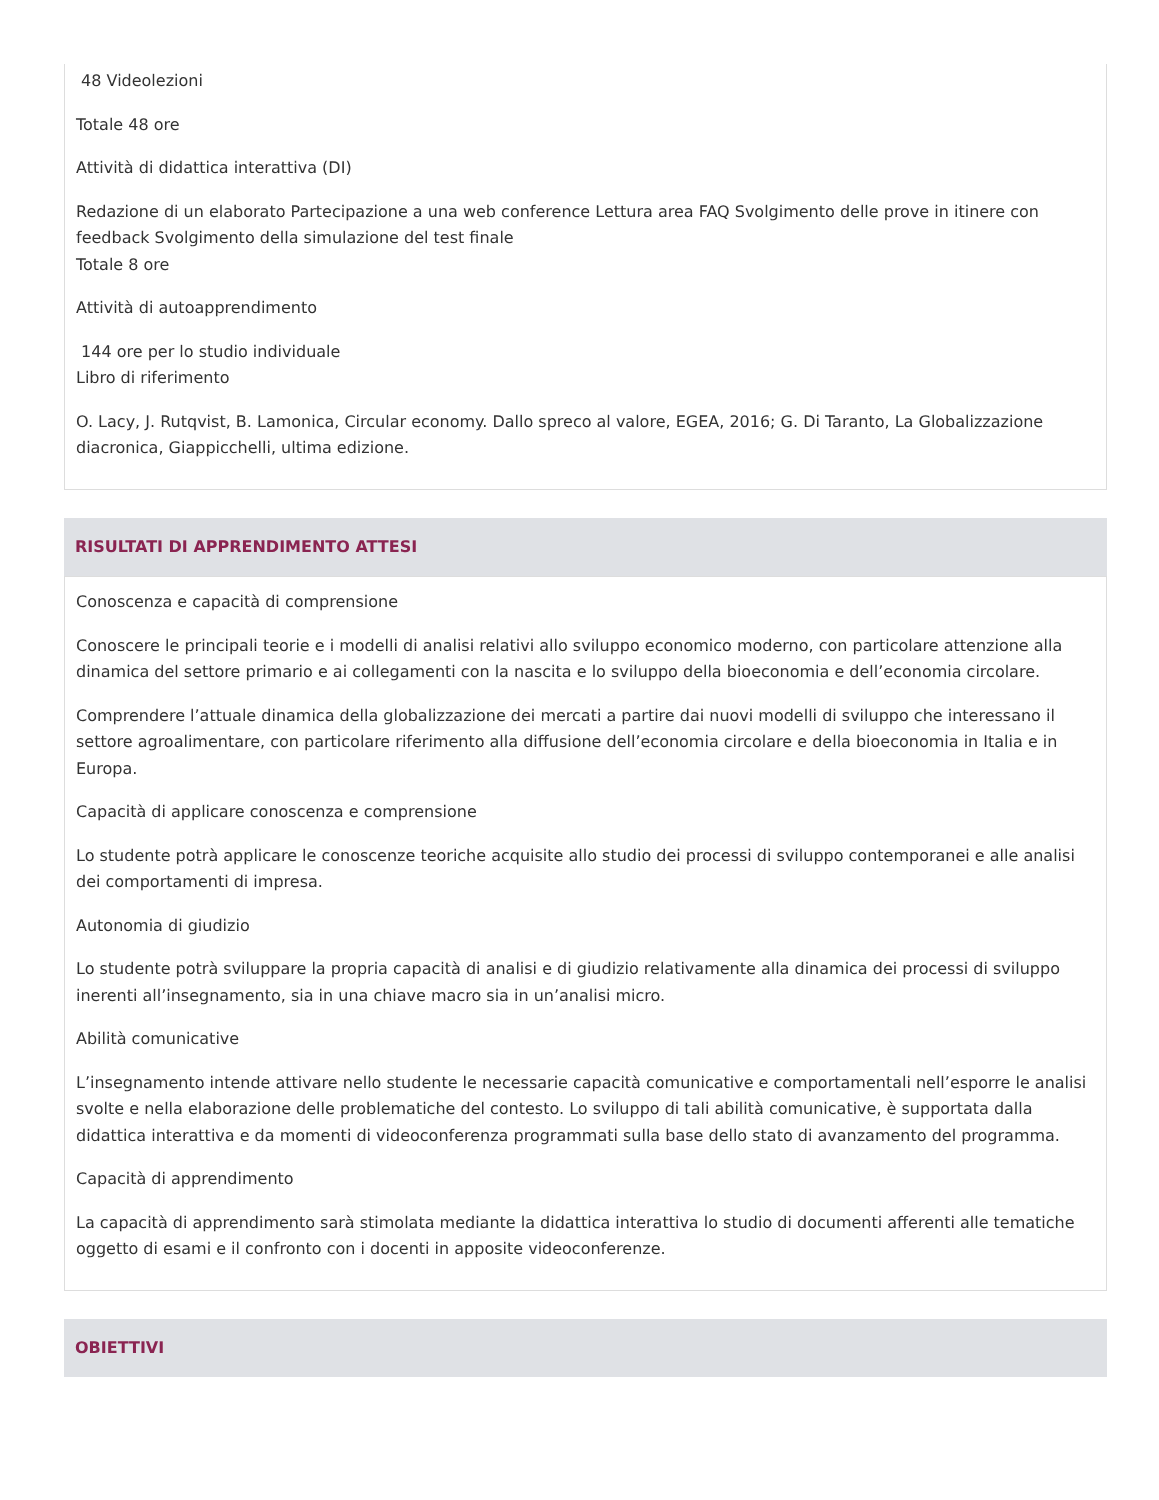48 Videolezioni
Totale 48 ore
Attività di didattica interattiva (DI)
Redazione di un elaborato Partecipazione a una web conference Lettura area FAQ Svolgimento delle prove in itinere con feedback Svolgimento della simulazione del test finale
Totale 8 ore
Attività di autoapprendimento
144 ore per lo studio individuale
Libro di riferimento
O. Lacy, J. Rutqvist, B. Lamonica, Circular economy. Dallo spreco al valore, EGEA, 2016; G. Di Taranto, La Globalizzazione diacronica, Giappicchelli, ultima edizione.
RISULTATI DI APPRENDIMENTO ATTESI
Conoscenza e capacità di comprensione
Conoscere le principali teorie e i modelli di analisi relativi allo sviluppo economico moderno, con particolare attenzione alla dinamica del settore primario e ai collegamenti con la nascita e lo sviluppo della bioeconomia e dell’economia circolare.
Comprendere l’attuale dinamica della globalizzazione dei mercati a partire dai nuovi modelli di sviluppo che interessano il settore agroalimentare, con particolare riferimento alla diffusione dell’economia circolare e della bioeconomia in Italia e in Europa.
Capacità di applicare conoscenza e comprensione
Lo studente potrà applicare le conoscenze teoriche acquisite allo studio dei processi di sviluppo contemporanei e alle analisi dei comportamenti di impresa.
Autonomia di giudizio
Lo studente potrà sviluppare la propria capacità di analisi e di giudizio relativamente alla dinamica dei processi di sviluppo inerenti all’insegnamento, sia in una chiave macro sia in un’analisi micro.
Abilità comunicative
L’insegnamento intende attivare nello studente le necessarie capacità comunicative e comportamentali nell’esporre le analisi svolte e nella elaborazione delle problematiche del contesto. Lo sviluppo di tali abilità comunicative, è supportata dalla didattica interattiva e da momenti di videoconferenza programmati sulla base dello stato di avanzamento del programma.
Capacità di apprendimento
La capacità di apprendimento sarà stimolata mediante la didattica interattiva lo studio di documenti afferenti alle tematiche oggetto di esami e il confronto con i docenti in apposite videoconferenze.
OBIETTIVI